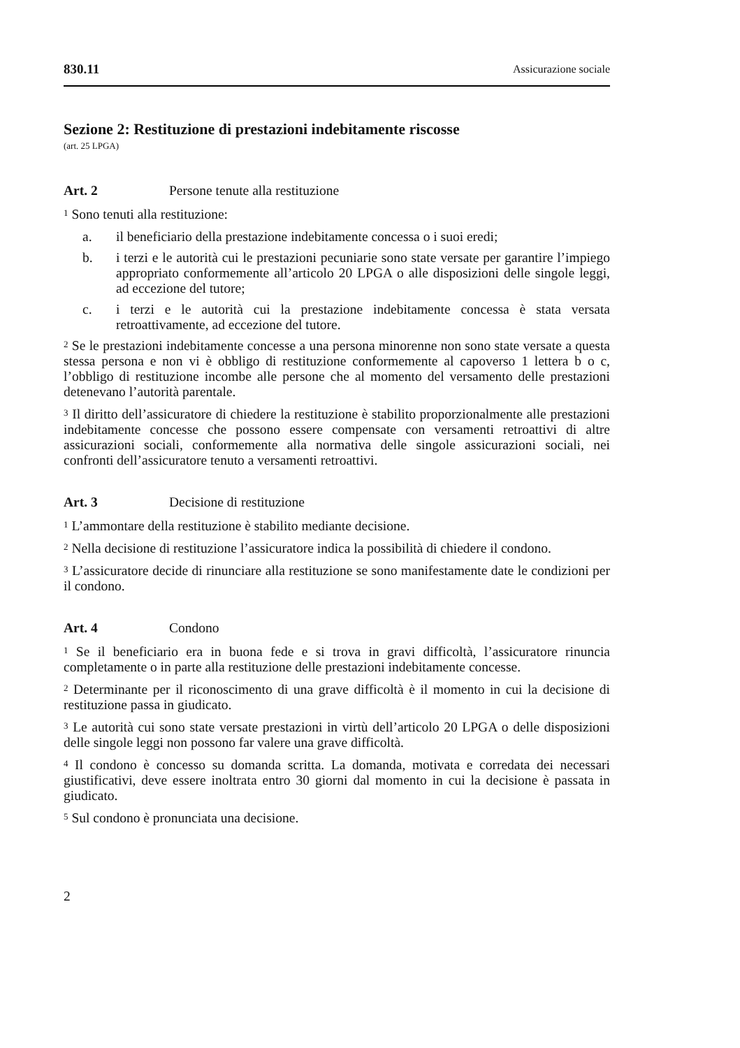830.11 Assicurazione sociale
Sezione 2: Restituzione di prestazioni indebitamente riscosse
(art. 25 LPGA)
Art. 2 Persone tenute alla restituzione
<sup>1</sup> Sono tenuti alla restituzione:
a. il beneficiario della prestazione indebitamente concessa o i suoi eredi;
b. i terzi e le autorità cui le prestazioni pecuniarie sono state versate per garantire l’impiego appropriato conformemente all’articolo 20 LPGA o alle disposizioni delle singole leggi, ad eccezione del tutore;
c. i terzi e le autorità cui la prestazione indebitamente concessa è stata versata retroattivamente, ad eccezione del tutore.
<sup>2</sup> Se le prestazioni indebitamente concesse a una persona minorenne non sono state versate a questa stessa persona e non vi è obbligo di restituzione conformemente al capoverso 1 lettera b o c, l’obbligo di restituzione incombe alle persone che al momento del versamento delle prestazioni detenevano l’autorità parentale.
<sup>3</sup> Il diritto dell’assicuratore di chiedere la restituzione è stabilito proporzionalmente alle prestazioni indebitamente concesse che possono essere compensate con versamenti retroattivi di altre assicurazioni sociali, conformemente alla normativa delle singole assicurazioni sociali, nei confronti dell’assicuratore tenuto a versamenti retroattivi.
Art. 3 Decisione di restituzione
<sup>1</sup> L’ammontare della restituzione è stabilito mediante decisione.
<sup>2</sup> Nella decisione di restituzione l’assicuratore indica la possibilità di chiedere il condono.
<sup>3</sup> L’assicuratore decide di rinunciare alla restituzione se sono manifestamente date le condizioni per il condono.
Art. 4 Condono
<sup>1</sup> Se il beneficiario era in buona fede e si trova in gravi difficoltà, l’assicuratore rinuncia completamente o in parte alla restituzione delle prestazioni indebitamente concesse.
<sup>2</sup> Determinante per il riconoscimento di una grave difficoltà è il momento in cui la decisione di restituzione passa in giudicato.
<sup>3</sup> Le autorità cui sono state versate prestazioni in virtù dell’articolo 20 LPGA o delle disposizioni delle singole leggi non possono far valere una grave difficoltà.
<sup>4</sup> Il condono è concesso su domanda scritta. La domanda, motivata e corredata dei necessari giustificativi, deve essere inoltrata entro 30 giorni dal momento in cui la decisione è passata in giudicato.
<sup>5</sup> Sul condono è pronunciata una decisione.
2